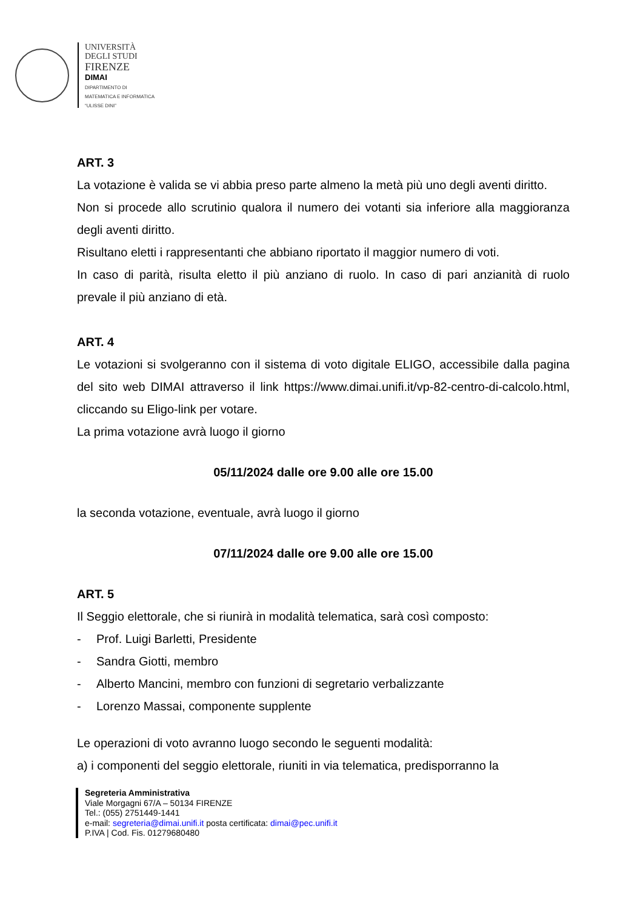UNIVERSITÀ
DEGLI STUDI
FIRENZE
DIMAI
DIPARTIMENTO DI
MATEMATICA E INFORMATICA
“ULISSE DINI”
ART. 3
La votazione è valida se vi abbia preso parte almeno la metà più uno degli aventi diritto.
Non si procede allo scrutinio qualora il numero dei votanti sia inferiore alla maggioranza degli aventi diritto.
Risultano eletti i rappresentanti che abbiano riportato il maggior numero di voti.
In caso di parità, risulta eletto il più anziano di ruolo. In caso di pari anzianità di ruolo prevale il più anziano di età.
ART. 4
Le votazioni si svolgeranno con il sistema di voto digitale ELIGO, accessibile dalla pagina del sito web DIMAI attraverso il link https://www.dimai.unifi.it/vp-82-centro-di-calcolo.html, cliccando su Eligo-link per votare.
La prima votazione avrà luogo il giorno
05/11/2024 dalle ore 9.00 alle ore 15.00
la seconda votazione, eventuale, avrà luogo il giorno
07/11/2024 dalle ore 9.00 alle ore 15.00
ART. 5
Il Seggio elettorale, che si riunirà in modalità telematica, sarà così composto:
- Prof. Luigi Barletti, Presidente
- Sandra Giotti, membro
- Alberto Mancini, membro con funzioni di segretario verbalizzante
- Lorenzo Massai, componente supplente
Le operazioni di voto avranno luogo secondo le seguenti modalità:
a) i componenti del seggio elettorale, riuniti in via telematica, predisporranno la
Segreteria Amministrativa
Viale Morgagni 67/A – 50134 FIRENZE
Tel.: (055) 2751449-1441
e-mail: segreteria@dimai.unifi.it posta certificata: dimai@pec.unifi.it
P.IVA | Cod. Fis. 01279680480